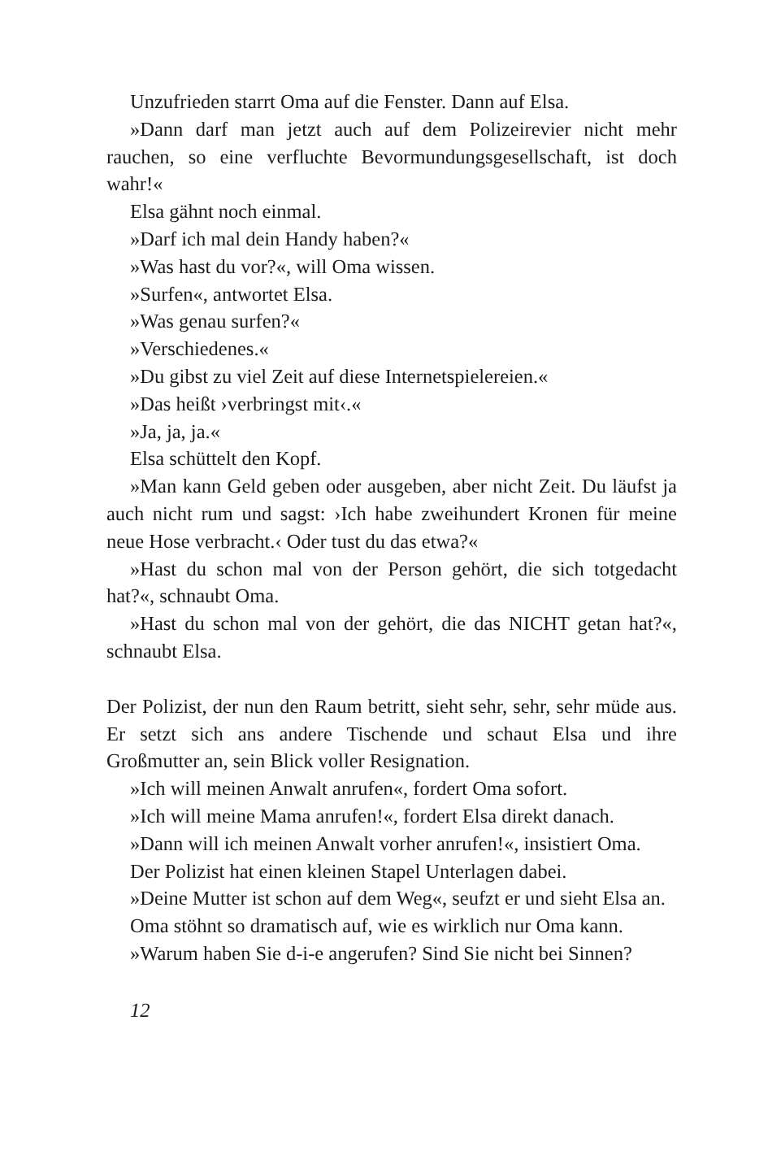Unzufrieden starrt Oma auf die Fenster. Dann auf Elsa.
»Dann darf man jetzt auch auf dem Polizeirevier nicht mehr rauchen, so eine verfluchte Bevormundungsgesellschaft, ist doch wahr!«
Elsa gähnt noch einmal.
»Darf ich mal dein Handy haben?«
»Was hast du vor?«, will Oma wissen.
»Surfen«, antwortet Elsa.
»Was genau surfen?«
»Verschiedenes.«
»Du gibst zu viel Zeit auf diese Internetspielereien.«
»Das heißt ›verbringst mit‹.«
»Ja, ja, ja.«
Elsa schüttelt den Kopf.
»Man kann Geld geben oder ausgeben, aber nicht Zeit. Du läufst ja auch nicht rum und sagst: ›Ich habe zweihundert Kronen für meine neue Hose verbracht.‹ Oder tust du das etwa?«
»Hast du schon mal von der Person gehört, die sich totgedacht hat?«, schnaubt Oma.
»Hast du schon mal von der gehört, die das NICHT getan hat?«, schnaubt Elsa.
Der Polizist, der nun den Raum betritt, sieht sehr, sehr, sehr müde aus. Er setzt sich ans andere Tischende und schaut Elsa und ihre Großmutter an, sein Blick voller Resignation.
»Ich will meinen Anwalt anrufen«, fordert Oma sofort.
»Ich will meine Mama anrufen!«, fordert Elsa direkt danach.
»Dann will ich meinen Anwalt vorher anrufen!«, insistiert Oma.
Der Polizist hat einen kleinen Stapel Unterlagen dabei.
»Deine Mutter ist schon auf dem Weg«, seufzt er und sieht Elsa an.
Oma stöhnt so dramatisch auf, wie es wirklich nur Oma kann.
»Warum haben Sie d-i-e angerufen? Sind Sie nicht bei Sinnen?
12